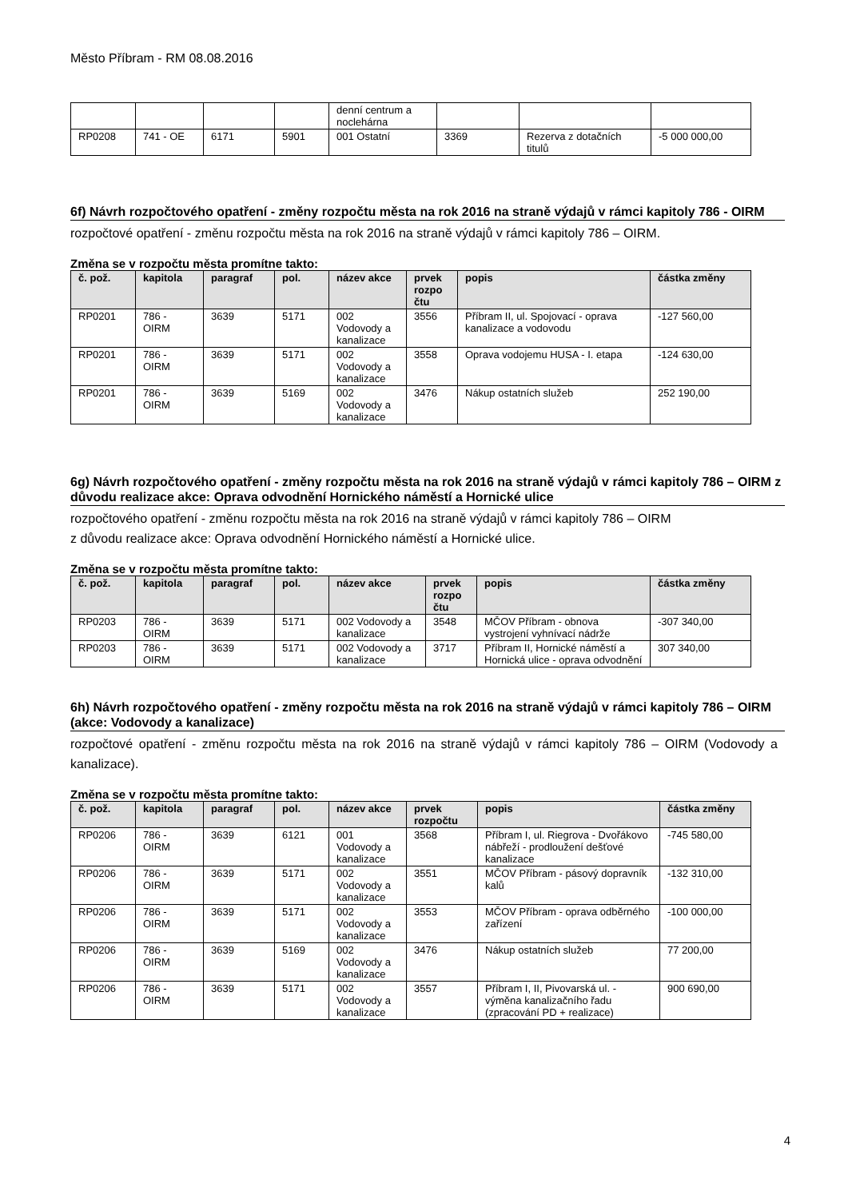Město Příbram - RM 08.08.2016
| | | | | denní centrum a noclehárna | | | |
| RP0208 | 741 - OE | 6171 | 5901 | 001 Ostatní | 3369 | Rezerva z dotačních titulů | -5 000 000,00 |
6f) Návrh rozpočtového opatření - změny rozpočtu města na rok 2016 na straně výdajů v rámci kapitoly 786 - OIRM
rozpočtové opatření - změnu rozpočtu města na rok 2016 na straně výdajů v rámci kapitoly 786 – OIRM.
Změna se v rozpočtu města promítne takto:
| č. pož. | kapitola | paragraf | pol. | název akce | prvek rozpo čtu | popis | částka změny |
| --- | --- | --- | --- | --- | --- | --- | --- |
| RP0201 | 786 - OIRM | 3639 | 5171 | 002 Vodovody a kanalizace | 3556 | Příbram II, ul. Spojovací - oprava kanalizace a vodovodu | -127 560,00 |
| RP0201 | 786 - OIRM | 3639 | 5171 | 002 Vodovody a kanalizace | 3558 | Oprava vodojemu HUSA - I. etapa | -124 630,00 |
| RP0201 | 786 - OIRM | 3639 | 5169 | 002 Vodovody a kanalizace | 3476 | Nákup ostatních služeb | 252 190,00 |
6g) Návrh rozpočtového opatření - změny rozpočtu města na rok 2016 na straně výdajů v rámci kapitoly 786 – OIRM z důvodu realizace akce: Oprava odvodnění Hornického náměstí a Hornické ulice
rozpočtového opatření - změnu rozpočtu města na rok 2016 na straně výdajů v rámci kapitoly 786 – OIRM
z důvodu realizace akce: Oprava odvodnění Hornického náměstí a Hornické ulice.
Změna se v rozpočtu města promítne takto:
| č. pož. | kapitola | paragraf | pol. | název akce | prvek rozpo čtu | popis | částka změny |
| --- | --- | --- | --- | --- | --- | --- | --- |
| RP0203 | 786 - OIRM | 3639 | 5171 | 002 Vodovody a kanalizace | 3548 | MČOV Příbram - obnova vystrojení vyhnívací nádrže | -307 340,00 |
| RP0203 | 786 - OIRM | 3639 | 5171 | 002 Vodovody a kanalizace | 3717 | Příbram II, Hornické náměstí a Hornická ulice - oprava odvodnění | 307 340,00 |
6h) Návrh rozpočtového opatření - změny rozpočtu města na rok 2016 na straně výdajů v rámci kapitoly 786 – OIRM (akce: Vodovody a kanalizace)
rozpočtové opatření - změnu rozpočtu města na rok 2016 na straně výdajů v rámci kapitoly 786 – OIRM (Vodovody a kanalizace).
Změna se v rozpočtu města promítne takto:
| č. pož. | kapitola | paragraf | pol. | název akce | prvek rozpočtu | popis | částka změny |
| --- | --- | --- | --- | --- | --- | --- | --- |
| RP0206 | 786 - OIRM | 3639 | 6121 | 001 Vodovody a kanalizace | 3568 | Příbram I, ul. Riegrova - Dvořákovo nábřeží - prodloužení dešťové kanalizace | -745 580,00 |
| RP0206 | 786 - OIRM | 3639 | 5171 | 002 Vodovody a kanalizace | 3551 | MČOV Příbram - pásový dopravník kalů | -132 310,00 |
| RP0206 | 786 - OIRM | 3639 | 5171 | 002 Vodovody a kanalizace | 3553 | MČOV Příbram - oprava odběrného zařízení | -100 000,00 |
| RP0206 | 786 - OIRM | 3639 | 5169 | 002 Vodovody a kanalizace | 3476 | Nákup ostatních služeb | 77 200,00 |
| RP0206 | 786 - OIRM | 3639 | 5171 | 002 Vodovody a kanalizace | 3557 | Příbram I, II, Pivovarská ul. - výměna kanalizačního řadu (zpracování PD + realizace) | 900 690,00 |
4